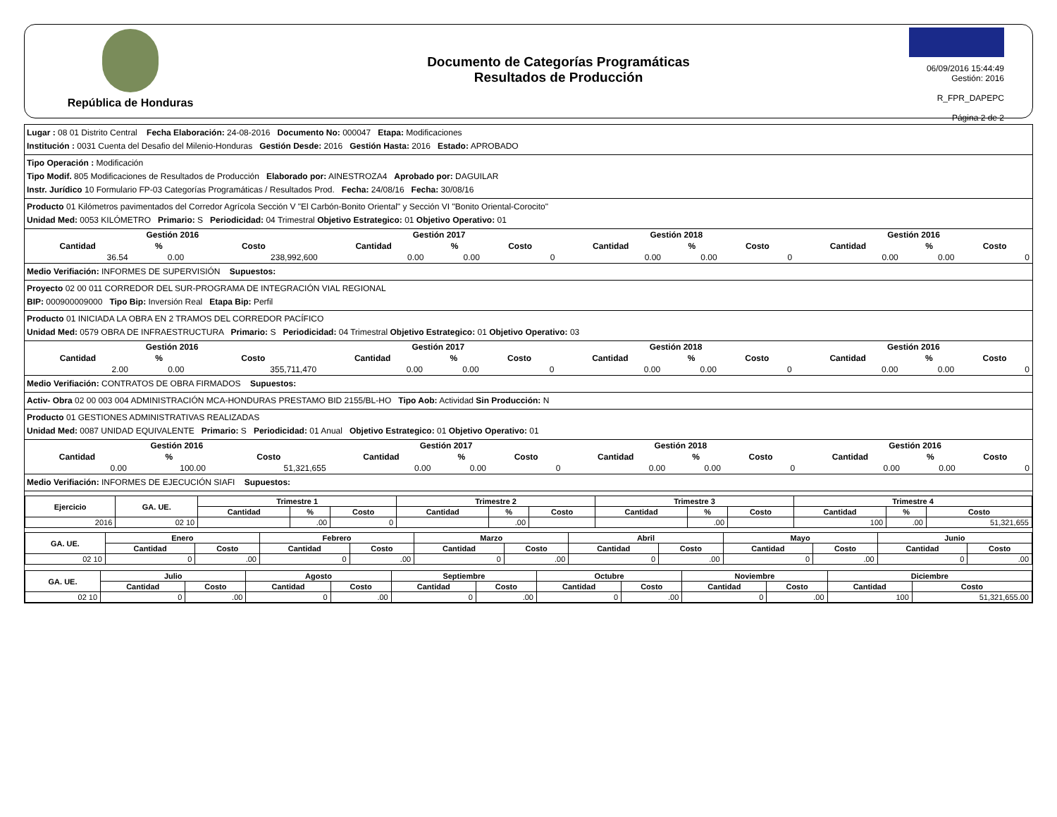República de Honduras
Documento de Categorías Programáticas
Resultados de Producción
06/09/2016 15:44:49
Gestión: 2016
R_FPR_DAPEPC
Página 2 de 2
Lugar : 08 01 Distrito Central Fecha Elaboración: 24-08-2016 Documento No: 000047 Etapa: Modificaciones
Institución : 0031 Cuenta del Desafio del Milenio-Honduras Gestión Desde: 2016 Gestión Hasta: 2016 Estado: APROBADO
Tipo Operación : Modificación
Tipo Modif. 805 Modificaciones de Resultados de Producción Elaborado por: AINESTROZA4 Aprobado por: DAGUILAR
Instr. Jurídico 10 Formulario FP-03 Categorías Programáticas / Resultados Prod. Fecha: 24/08/16 Fecha: 30/08/16
Producto 01 Kilómetros pavimentados del Corredor Agrícola Sección V "El Carbón-Bonito Oriental" y Sección VI "Bonito Oriental-Corocito"
Unidad Med: 0053 KILÓMETRO Primario: S Periodicidad: 04 Trimestral Objetivo Estrategico: 01 Objetivo Operativo: 01
| Gestión 2016 | | | Gestión 2017 | | | Gestión 2018 | | | Gestión 2016 | | |
| --- | --- | --- | --- | --- | --- | --- | --- | --- | --- | --- | --- |
| Cantidad | % | Costo | Cantidad | % | Costo | Cantidad | % | Costo | Cantidad | % | Costo |
| 36.54 | 0.00 | 238,992,600 | 0.00 | 0.00 | 0 | 0.00 | 0.00 | 0 | 0.00 | 0.00 | 0 |
Medio Verifiación: INFORMES DE SUPERVISIÓN Supuestos:
Proyecto 02 00 011 CORREDOR DEL SUR-PROGRAMA DE INTEGRACIÓN VIAL REGIONAL
BIP: 000900009000 Tipo Bip: Inversión Real Etapa Bip: Perfil
Producto 01 INICIADA LA OBRA EN 2 TRAMOS DEL CORREDOR PACÍFICO
Unidad Med: 0579 OBRA DE INFRAESTRUCTURA Primario: S Periodicidad: 04 Trimestral Objetivo Estrategico: 01 Objetivo Operativo: 03
| Gestión 2016 | | | Gestión 2017 | | | Gestión 2018 | | | Gestión 2016 | | |
| --- | --- | --- | --- | --- | --- | --- | --- | --- | --- | --- | --- |
| Cantidad | % | Costo | Cantidad | % | Costo | Cantidad | % | Costo | Cantidad | % | Costo |
| 2.00 | 0.00 | 355,711,470 | 0.00 | 0.00 | 0 | 0.00 | 0.00 | 0 | 0.00 | 0.00 | 0 |
Medio Verifiación: CONTRATOS DE OBRA FIRMADOS Supuestos:
Activ- Obra 02 00 003 004 ADMINISTRACIÓN MCA-HONDURAS PRESTAMO BID 2155/BL-HO Tipo Aob: Actividad Sin Producción: N
Producto 01 GESTIONES ADMINISTRATIVAS REALIZADAS
Unidad Med: 0087 UNIDAD EQUIVALENTE Primario: S Periodicidad: 01 Anual Objetivo Estrategico: 01 Objetivo Operativo: 01
| Gestión 2016 | | | Gestión 2017 | | | Gestión 2018 | | | Gestión 2016 | | |
| --- | --- | --- | --- | --- | --- | --- | --- | --- | --- | --- | --- |
| Cantidad | % | Costo | Cantidad | % | Costo | Cantidad | % | Costo | Cantidad | % | Costo |
| 0.00 | 100.00 | 51,321,655 | 0.00 | 0.00 | 0 | 0.00 | 0.00 | 0 | 0.00 | 0.00 | 0 |
Medio Verifiación: INFORMES DE EJECUCIÓN SIAFI Supuestos:
| Ejercicio | GA. UE. | Trimestre 1 | | | Trimestre 2 | | | Trimestre 3 | | | Trimestre 4 | | |
| --- | --- | --- | --- | --- | --- | --- | --- | --- | --- | --- | --- | --- | --- |
| | | Cantidad | % | Costo | Cantidad | % | Costo | Cantidad | % | Costo | Cantidad | % | Costo |
| 2016 | 02 10 | | .00 | 0 | | .00 | | | .00 | | 100 | .00 | 51,321,655 |
| GA. UE. | Enero | | Febrero | | Marzo | | Abril | | Mayo | | Junio | |
| --- | --- | --- | --- | --- | --- | --- | --- | --- | --- | --- | --- | --- |
| | Cantidad | Costo | Cantidad | Costo | Cantidad | Costo | Cantidad | Costo | Cantidad | Costo | Cantidad | Costo |
| 02 10 | 0 | .00 | 0 | .00 | 0 | .00 | 0 | .00 | 0 | .00 | 0 | .00 |
| GA. UE. | Julio | | Agosto | | Septiembre | | Octubre | | Noviembre | | Diciembre | |
| --- | --- | --- | --- | --- | --- | --- | --- | --- | --- | --- | --- | --- |
| | Cantidad | Costo | Cantidad | Costo | Cantidad | Costo | Cantidad | Costo | Cantidad | Costo | Cantidad | Costo |
| 02 10 | 0 | .00 | 0 | .00 | 0 | .00 | 0 | .00 | 0 | .00 | 100 | 51,321,655.00 |